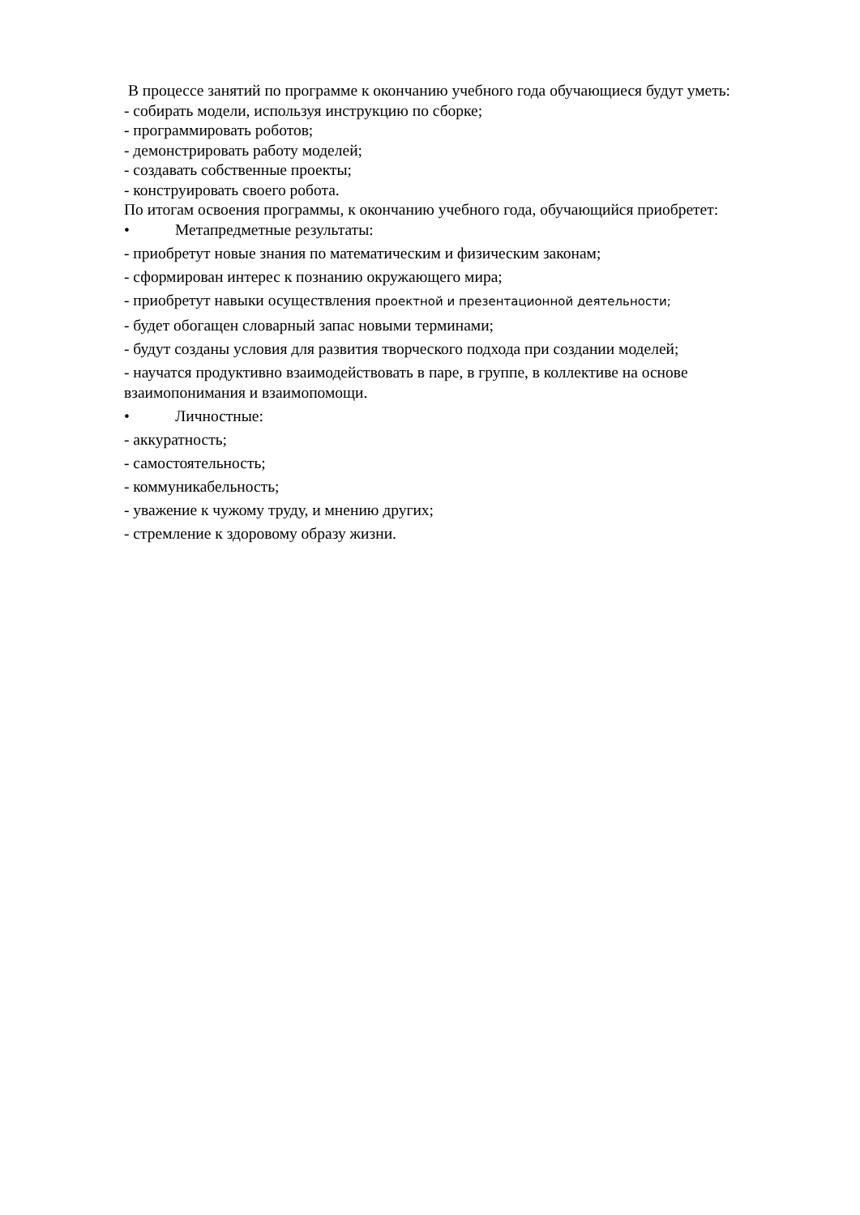В процессе занятий по программе к окончанию учебного года обучающиеся будут уметь:
- собирать модели, используя инструкцию по сборке;
- программировать роботов;
- демонстрировать работу моделей;
- создавать собственные проекты;
- конструировать своего робота.
По итогам освоения программы, к окончанию учебного года, обучающийся приобретет:
• Метапредметные результаты:
- приобретут новые знания по математическим и физическим законам;
- сформирован интерес к познанию окружающего мира;
- приобретут навыки осуществления проектной и презентационной деятельности;
- будет обогащен словарный запас новыми терминами;
- будут созданы условия для развития творческого подхода при создании моделей;
- научатся продуктивно взаимодействовать в паре, в группе, в коллективе на основе взаимопонимания и взаимопомощи.
• Личностные:
- аккуратность;
- самостоятельность;
- коммуникабельность;
- уважение к чужому труду, и мнению других;
- стремление к здоровому образу жизни.